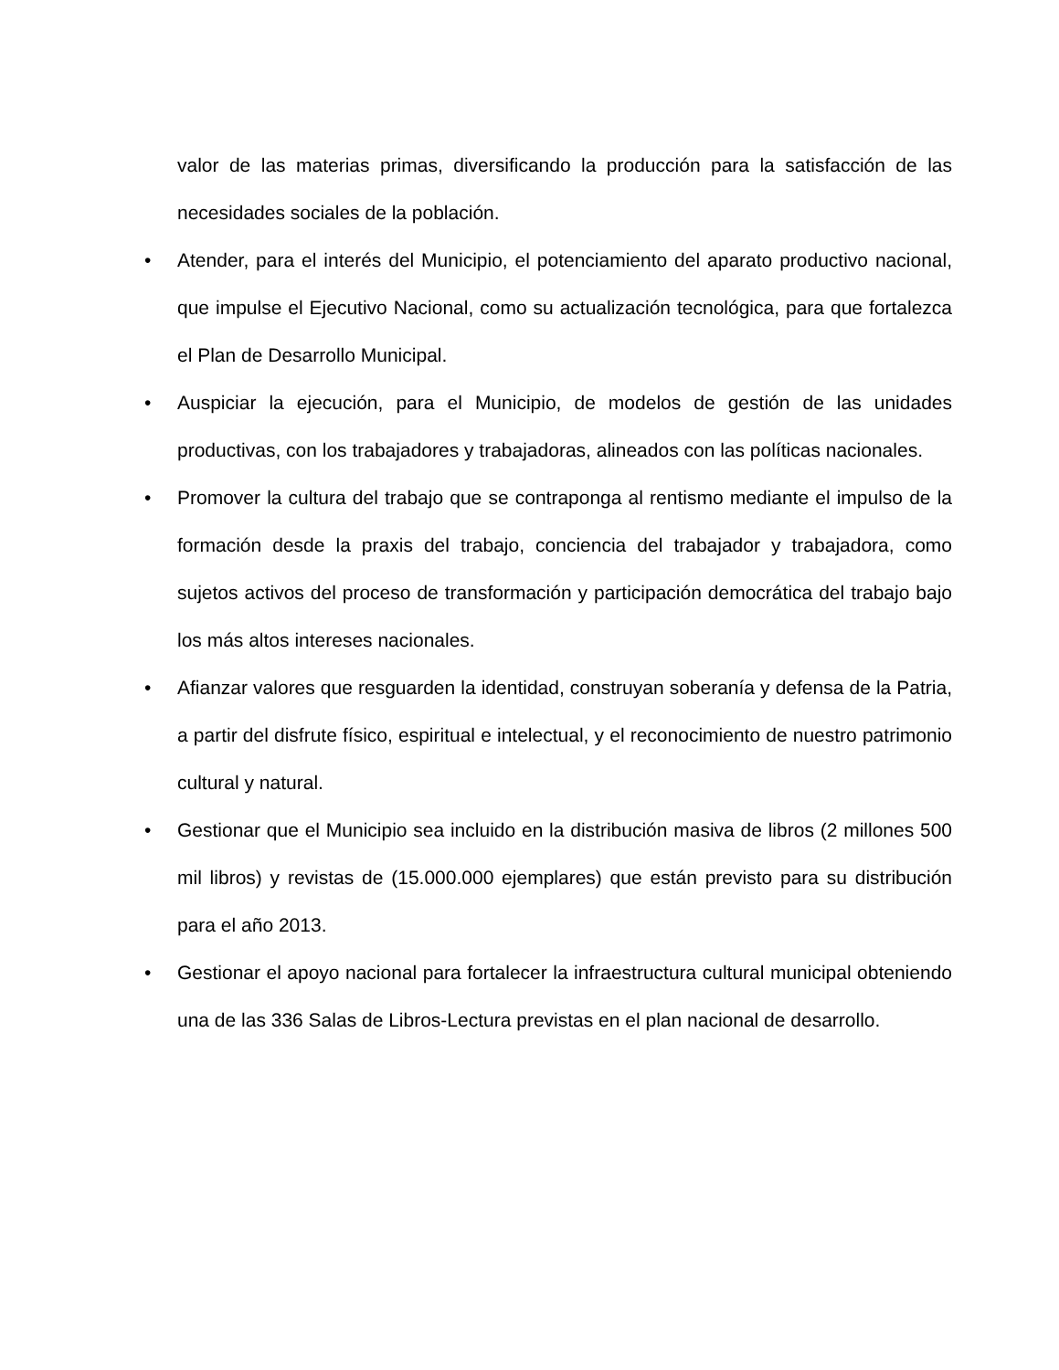valor de las materias primas, diversificando la producción para la satisfacción de las necesidades sociales de la población.
• Atender, para el interés del Municipio, el potenciamiento del aparato productivo nacional, que impulse el Ejecutivo Nacional, como su actualización tecnológica, para que fortalezca el Plan de Desarrollo Municipal.
• Auspiciar la ejecución, para el Municipio, de modelos de gestión de las unidades productivas, con los trabajadores y trabajadoras, alineados con las políticas nacionales.
• Promover la cultura del trabajo que se contraponga al rentismo mediante el impulso de la formación desde la praxis del trabajo, conciencia del trabajador y trabajadora, como sujetos activos del proceso de transformación y participación democrática del trabajo bajo los más altos intereses nacionales.
• Afianzar valores que resguarden la identidad, construyan soberanía y defensa de la Patria, a partir del disfrute físico, espiritual e intelectual, y el reconocimiento de nuestro patrimonio cultural y natural.
• Gestionar que el Municipio sea incluido en la distribución masiva de libros (2 millones 500 mil libros) y revistas de (15.000.000 ejemplares) que están previsto para su distribución para el año 2013.
• Gestionar el apoyo nacional para fortalecer la infraestructura cultural municipal obteniendo una de las 336 Salas de Libros-Lectura previstas en el plan nacional de desarrollo.